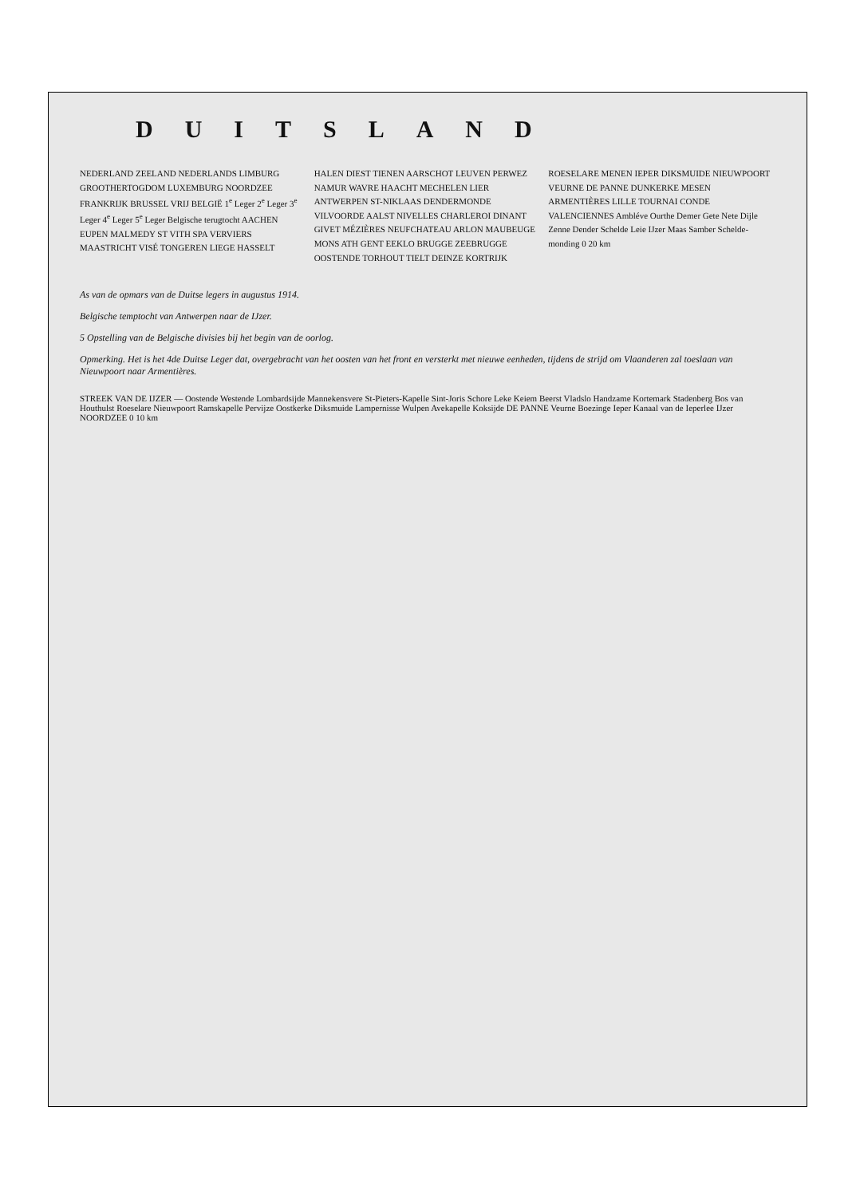DUITSLAND
NEDERLAND ZEELAND NEDERLANDS LIMBURG GROOTHERTOGDOM LUXEMBURG NOORDZEE FRANKRIJK BRUSSEL VRIJ BELGIË 1<sup>e</sup> Leger 2<sup>e</sup> Leger 3<sup>e</sup> Leger 4<sup>e</sup> Leger 5<sup>e</sup> Leger Belgische terugtocht AACHEN EUPEN MALMEDY ST VITH SPA VERVIERS MAASTRICHT VISÉ TONGEREN LIEGE HASSELT HALEN DIEST TIENEN AARSCHOT LEUVEN PERWEZ NAMUR WAVRE HAACHT MECHELEN LIER ANTWERPEN ST-NIKLAAS DENDERMONDE VILVOORDE AALST NIVELLES CHARLEROI DINANT GIVET MÉZIÈRES NEUFCHATEAU ARLON MAUBEUGE MONS ATH GENT EEKLO BRUGGE ZEEBRUGGE OOSTENDE TORHOUT TIELT DEINZE KORTRIJK ROESELARE MENEN IEPER DIKSMUIDE NIEUWPOORT VEURNE DE PANNE DUNKERKE MESEN ARMENTIÈRES LILLE TOURNAI CONDE VALENCIENNES Ambléve Ourthe Demer Gete Nete Dijle Zenne Dender Schelde Leie IJzer Maas Samber Schelde­monding 0 20 km
As van de opmars van de Duitse legers in augustus 1914.
Belgische temptocht van Antwerpen naar de IJzer.
5 Opstelling van de Belgische divisies bij het begin van de oorlog.
Opmerking. Het is het 4de Duitse Leger dat, overgebracht van het oosten van het front en versterkt met nieuwe eenheden, tijdens de strijd om Vlaanderen zal toeslaan van Nieuwpoort naar Armentières.
STREEK VAN DE IJZER — Oostende Westende Lombardsijde Mannekensvere St-Pieters-Kapelle Sint-Joris Schore Leke Keiem Beerst Vladslo Handzame Kortemark Stadenberg Bos van Houthulst Roeselare Nieuwpoort Ramskapelle Pervijze Oostkerke Diksmuide Lampernisse Wulpen Avekapelle Koksijde DE PANNE Veurne Boezinge Ieper Kanaal van de Ieperlee IJzer NOORDZEE 0 10 km